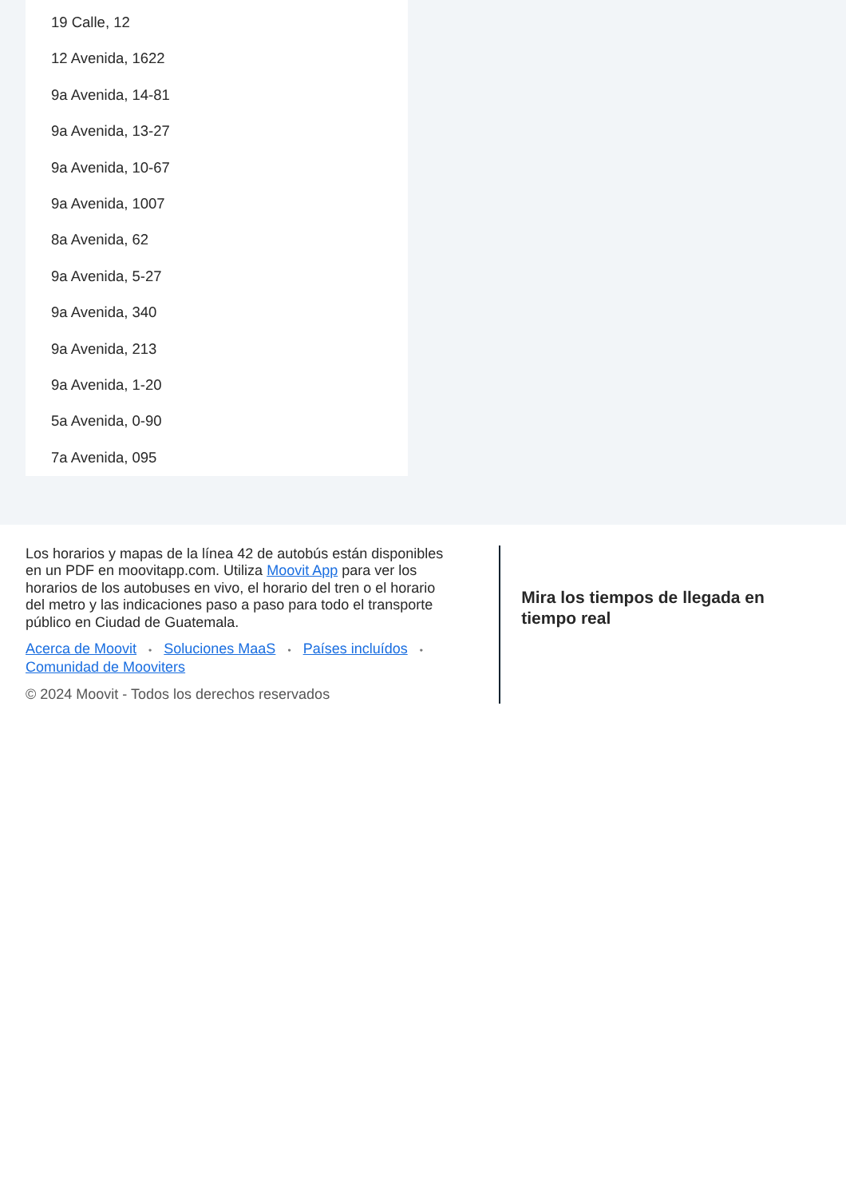19 Calle, 12
12 Avenida, 1622
9a Avenida, 14-81
9a Avenida, 13-27
9a Avenida, 10-67
9a Avenida, 1007
8a Avenida, 62
9a Avenida, 5-27
9a Avenida, 340
9a Avenida, 213
9a Avenida, 1-20
5a Avenida, 0-90
7a Avenida, 095
Los horarios y mapas de la línea 42 de autobús están disponibles en un PDF en moovitapp.com. Utiliza Moovit App para ver los horarios de los autobuses en vivo, el horario del tren o el horario del metro y las indicaciones paso a paso para todo el transporte público en Ciudad de Guatemala.
Acerca de Moovit • Soluciones MaaS • Países incluídos •
Comunidad de Mooviters
© 2024 Moovit - Todos los derechos reservados
Mira los tiempos de llegada en tiempo real